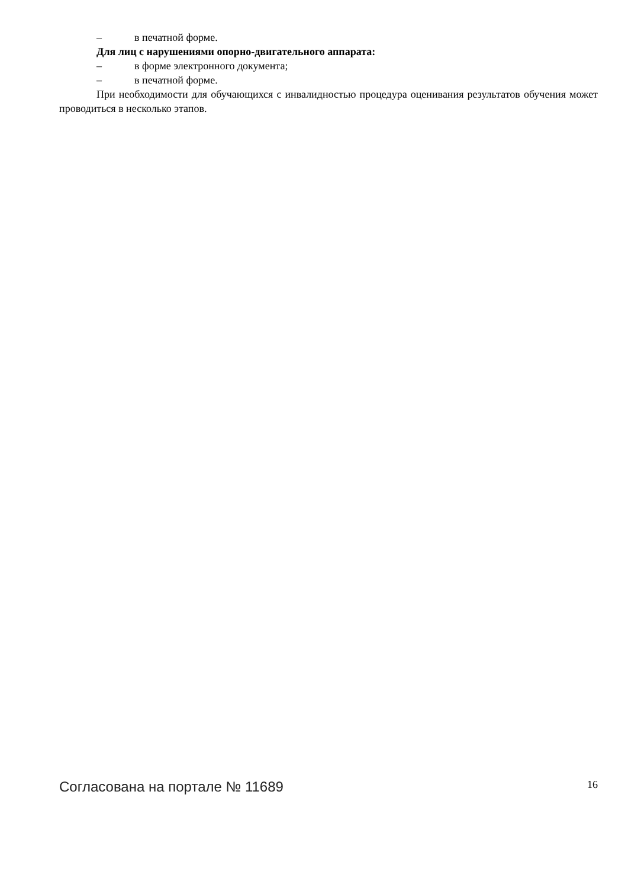– в печатной форме.
Для лиц с нарушениями опорно-двигательного аппарата:
– в форме электронного документа;
– в печатной форме.
При необходимости для обучающихся с инвалидностью процедура оценивания результатов обучения может проводиться в несколько этапов.
Согласована на портале № 11689 16